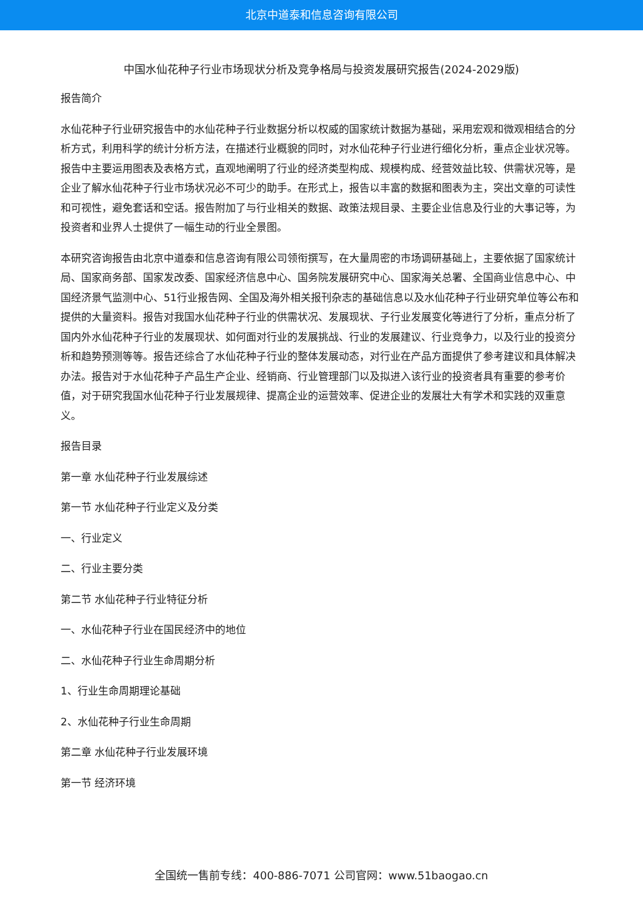北京中道泰和信息咨询有限公司
中国水仙花种子行业市场现状分析及竞争格局与投资发展研究报告(2024-2029版)
报告简介
水仙花种子行业研究报告中的水仙花种子行业数据分析以权威的国家统计数据为基础，采用宏观和微观相结合的分析方式，利用科学的统计分析方法，在描述行业概貌的同时，对水仙花种子行业进行细化分析，重点企业状况等。报告中主要运用图表及表格方式，直观地阐明了行业的经济类型构成、规模构成、经营效益比较、供需状况等，是企业了解水仙花种子行业市场状况必不可少的助手。在形式上，报告以丰富的数据和图表为主，突出文章的可读性和可视性，避免套话和空话。报告附加了与行业相关的数据、政策法规目录、主要企业信息及行业的大事记等，为投资者和业界人士提供了一幅生动的行业全景图。
本研究咨询报告由北京中道泰和信息咨询有限公司领衔撰写，在大量周密的市场调研基础上，主要依据了国家统计局、国家商务部、国家发改委、国家经济信息中心、国务院发展研究中心、国家海关总署、全国商业信息中心、中国经济景气监测中心、51行业报告网、全国及海外相关报刊杂志的基础信息以及水仙花种子行业研究单位等公布和提供的大量资料。报告对我国水仙花种子行业的供需状况、发展现状、子行业发展变化等进行了分析，重点分析了国内外水仙花种子行业的发展现状、如何面对行业的发展挑战、行业的发展建议、行业竞争力，以及行业的投资分析和趋势预测等等。报告还综合了水仙花种子行业的整体发展动态，对行业在产品方面提供了参考建议和具体解决办法。报告对于水仙花种子产品生产企业、经销商、行业管理部门以及拟进入该行业的投资者具有重要的参考价值，对于研究我国水仙花种子行业发展规律、提高企业的运营效率、促进企业的发展壮大有学术和实践的双重意义。
报告目录
第一章 水仙花种子行业发展综述
第一节 水仙花种子行业定义及分类
一、行业定义
二、行业主要分类
第二节 水仙花种子行业特征分析
一、水仙花种子行业在国民经济中的地位
二、水仙花种子行业生命周期分析
1、行业生命周期理论基础
2、水仙花种子行业生命周期
第二章 水仙花种子行业发展环境
第一节 经济环境
全国统一售前专线：400-886-7071 公司官网：www.51baogao.cn